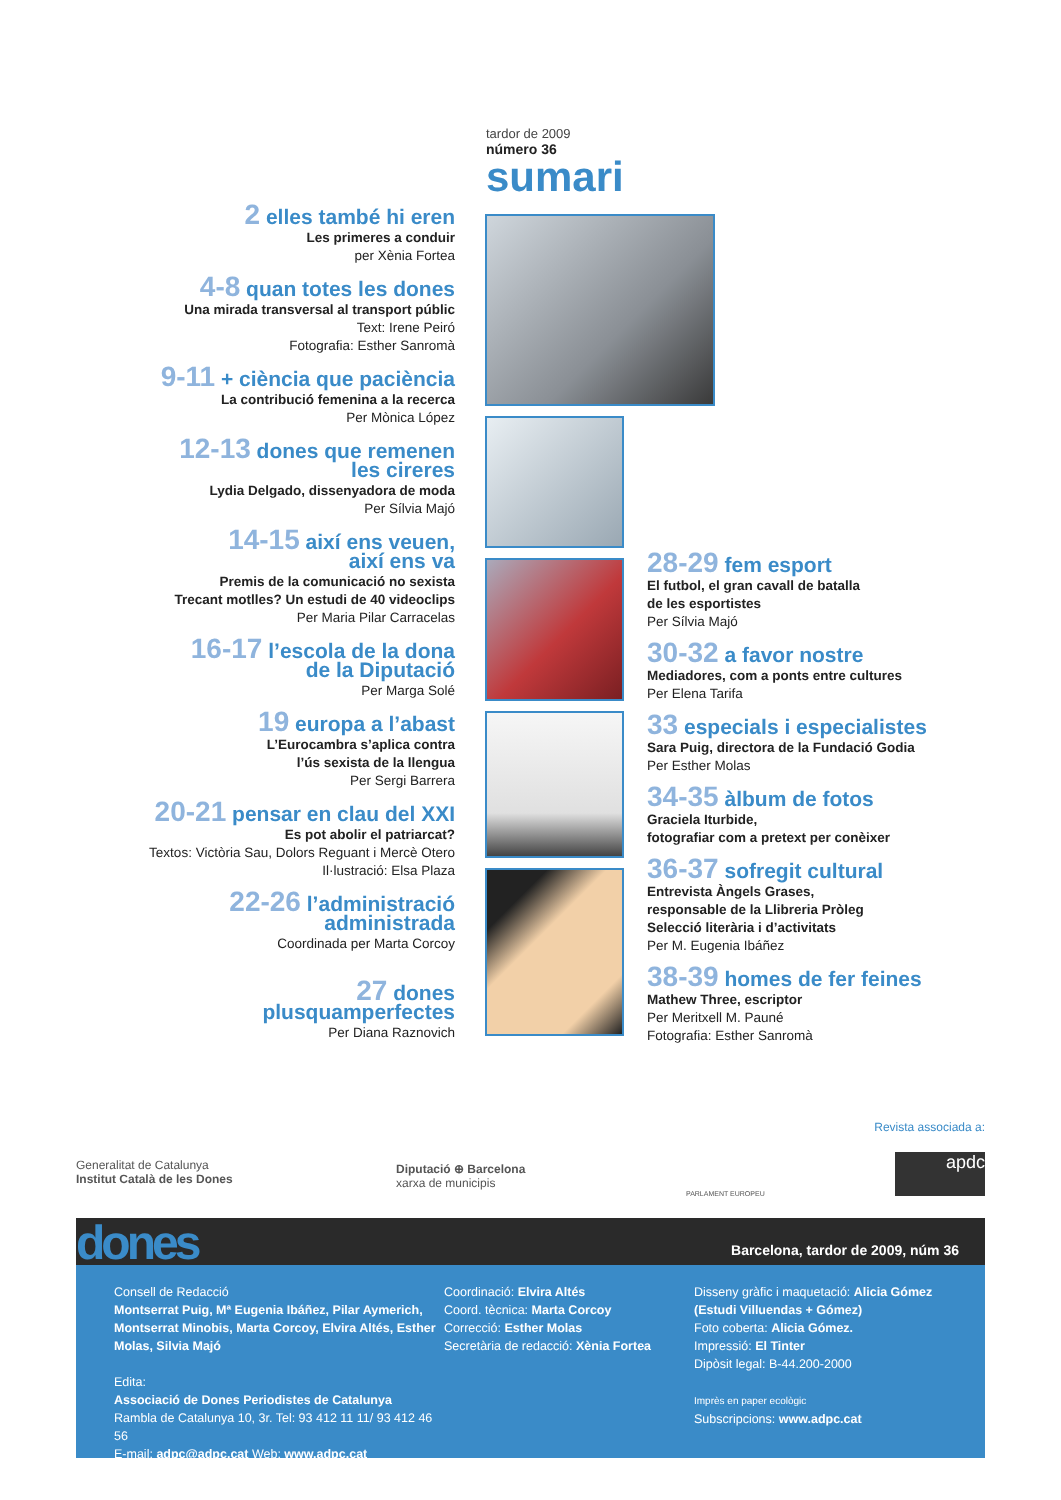tardor de 2009
número 36
sumari
2 elles també hi eren
Les primeres a conduir
per Xènia Fortea
4-8 quan totes les dones
Una mirada transversal al transport públic
Text: Irene Peiró
Fotografia: Esther Sanromà
9-11 + ciència que paciència
La contribució femenina a la recerca
Per Mònica López
12-13 dones que remenen
les cireres
Lydia Delgado, dissenyadora de moda
Per Sílvia Majó
14-15 així ens veuen,
així ens va
Premis de la comunicació no sexista
Trecant motlles? Un estudi de 40 videoclips
Per Maria Pilar Carracelas
16-17 l’escola de la dona
de la Diputació
Per Marga Solé
19 europa a l’abast
L’Eurocambra s’aplica contra
l’ús sexista de la llengua
Per Sergi Barrera
20-21 pensar en clau del XXI
Es pot abolir el patriarcat?
Textos: Victòria Sau, Dolors Reguant i Mercè Otero
Il·lustració: Elsa Plaza
22-26 l’administració
administrada
Coordinada per Marta Corcoy
27 dones
plusquamperfectes
Per Diana Raznovich
28-29 fem esport
El futbol, el gran cavall de batalla
de les esportistes
Per Sílvia Majó
30-32 a favor nostre
Mediadores, com a ponts entre cultures
Per Elena Tarifa
33 especials i especialistes
Sara Puig, directora de la Fundació Godia
Per Esther Molas
34-35 àlbum de fotos
Graciela Iturbide,
fotografiar com a pretext per conèixer
36-37 sofregit cultural
Entrevista Àngels Grases,
responsable de la Llibreria Pròleg
Selecció literària i d’activitats
Per M. Eugenia Ibáñez
38-39 homes de fer feines
Mathew Three, escriptor
Per Meritxell M. Pauné
Fotografia: Esther Sanromà
Revista associada a:
Generalitat de Catalunya
Institut Català de les Dones
Diputació ⊕ Barcelona
xarxa de municipis
PARLAMENT EUROPEU
apdc
dones
Barcelona, tardor de 2009, núm 36
Consell de Redacció
Montserrat Puig, Mª Eugenia Ibáñez, Pilar Aymerich, Montserrat Minobis, Marta Corcoy, Elvira Altés, Esther Molas, Silvia Majó
Edita:
Associació de Dones Periodistes de Catalunya
Rambla de Catalunya 10, 3r. Tel: 93 412 11 11/ 93 412 46 56
E-mail: adpc@adpc.cat Web: www.adpc.cat
Coordinació: Elvira Altés
Coord. tècnica: Marta Corcoy
Correcció: Esther Molas
Secretària de redacció: Xènia Fortea
Disseny gràfic i maquetació: Alicia Gómez (Estudi Villuendas + Gómez)
Foto coberta: Alicia Gómez.
Impressió: El Tinter
Dipòsit legal: B-44.200-2000
Imprès en paper ecològic
Subscripcions: www.adpc.cat